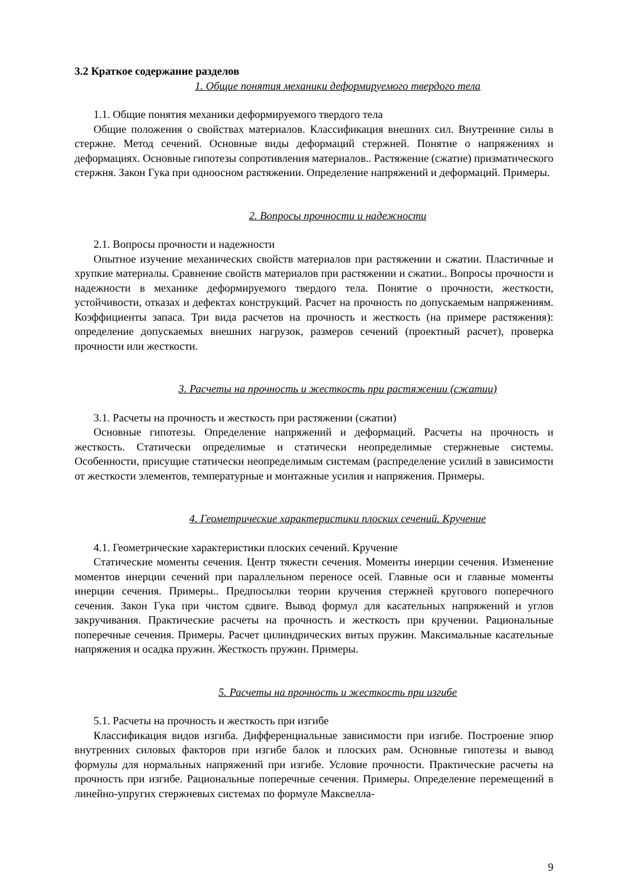3.2 Краткое содержание разделов
1. Общие понятия механики деформируемого твердого тела
1.1. Общие понятия механики деформируемого твердого тела
Общие положения о свойствах материалов. Классификация внешних сил. Внутренние силы в стержне. Метод сечений. Основные виды деформаций стержней. Понятие о напряжениях и деформациях. Основные гипотезы сопротивления материалов.. Растяжение (сжатие) призматического стержня. Закон Гука при одноосном растяжении. Определение напряжений и деформаций. Примеры.
2. Вопросы прочности и надежности
2.1. Вопросы прочности и надежности
Опытное изучение механических свойств материалов при растяжении и сжатии. Пластичные и хрупкие материалы. Сравнение свойств материалов при растяжении и сжатии.. Вопросы прочности и надежности в механике деформируемого твердого тела. Понятие о прочности, жесткости, устойчивости, отказах и дефектах конструкций. Расчет на прочность по допускаемым напряжениям. Коэффициенты запаса. Три вида расчетов на прочность и жесткость (на примере растяжения): определение допускаемых внешних нагрузок, размеров сечений (проектный расчет), проверка прочности или жесткости.
3. Расчеты на прочность и жесткость при растяжении (сжатии)
3.1. Расчеты на прочность и жесткость при растяжении (сжатии)
Основные гипотезы. Определение напряжений и деформаций. Расчеты на прочность и жесткость. Статически определимые и статически неопределимые стержневые системы. Особенности, присущие статически неопределимым системам (распределение усилий в зависимости от жесткости элементов, температурные и монтажные усилия и напряжения. Примеры.
4. Геометрические характеристики плоских сечений. Кручение
4.1. Геометрические характеристики плоских сечений. Кручение
Статические моменты сечения. Центр тяжести сечения. Моменты инерции сечения. Изменение моментов инерции сечений при параллельном переносе осей. Главные оси и главные моменты инерции сечения. Примеры.. Предпосылки теории кручения стержней кругового поперечного сечения. Закон Гука при чистом сдвиге. Вывод формул для касательных напряжений и углов закручивания. Практические расчеты на прочность и жесткость при кручении. Рациональные поперечные сечения. Примеры. Расчет цилиндрических витых пружин. Максимальные касательные напряжения и осадка пружин. Жесткость пружин. Примеры.
5. Расчеты на прочность и жесткость при изгибе
5.1. Расчеты на прочность и жесткость при изгибе
Классификация видов изгиба. Дифференциальные зависимости при изгибе. Построение эпюр внутренних силовых факторов при изгибе балок и плоских рам. Основные гипотезы и вывод формулы для нормальных напряжений при изгибе. Условие прочности. Практические расчеты на прочность при изгибе. Рациональные поперечные сечения. Примеры. Определение перемещений в линейно-упругих стержневых системах по формуле Максвелла-
9